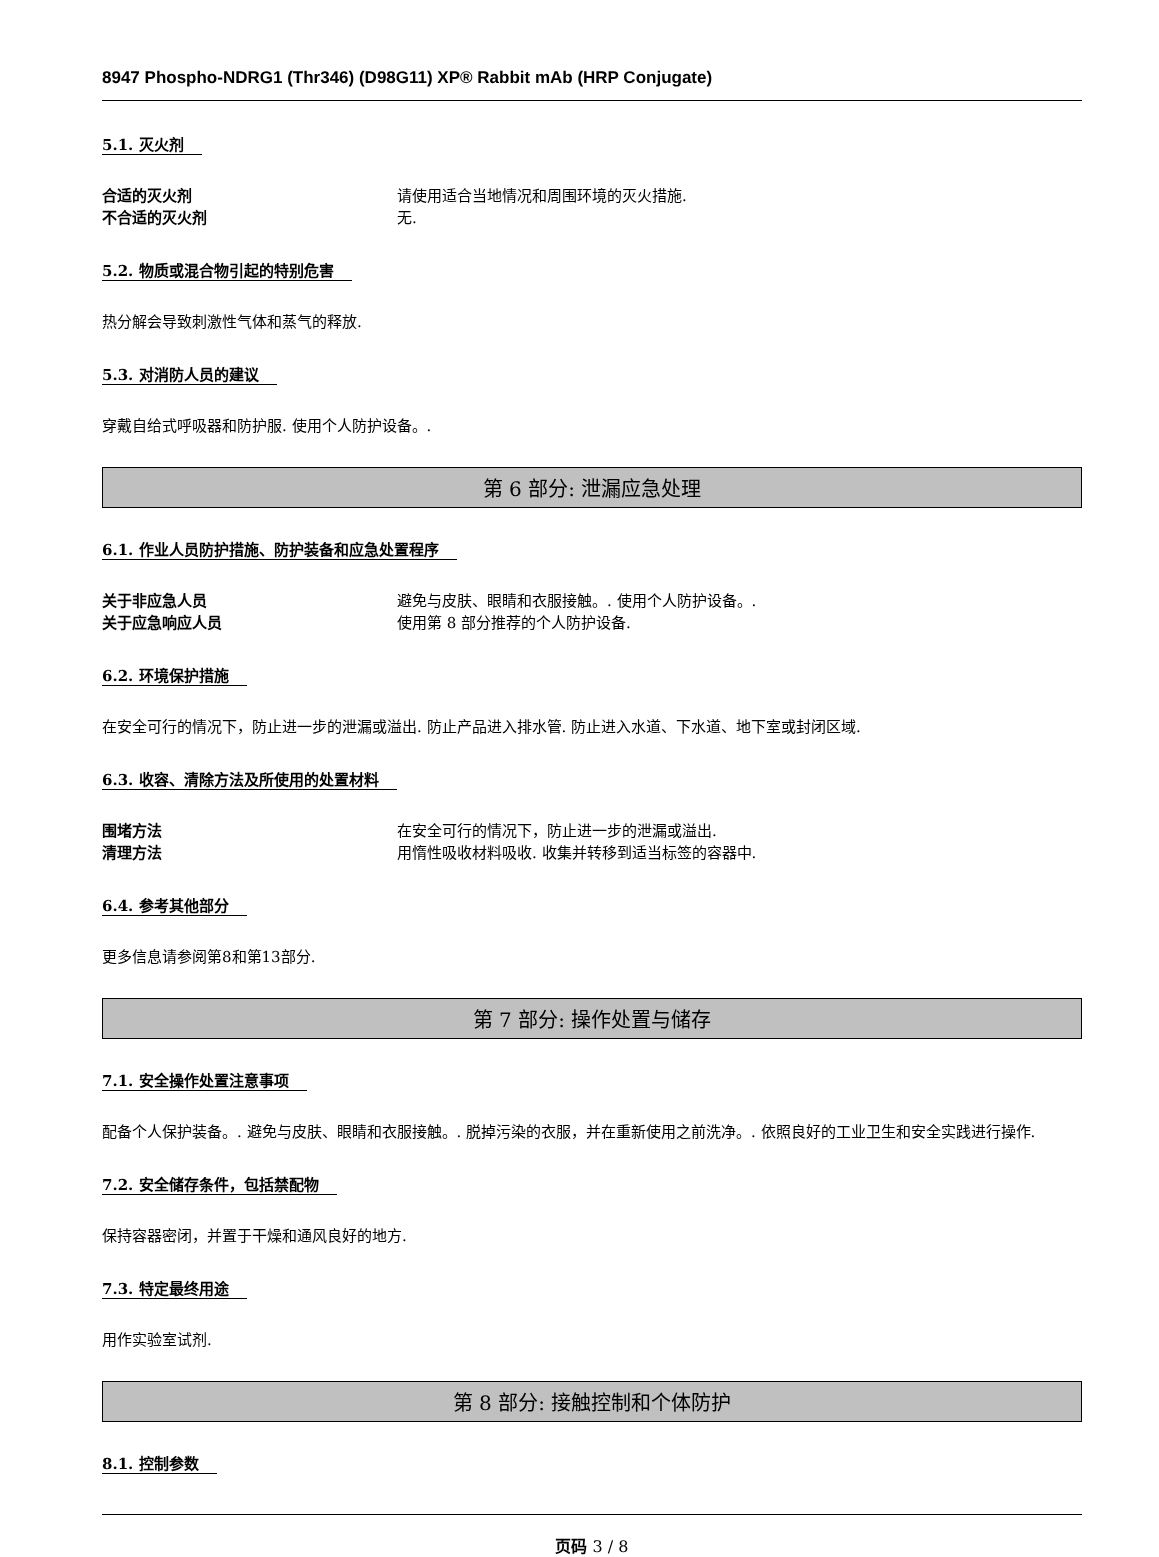8947 Phospho-NDRG1 (Thr346) (D98G11) XP® Rabbit mAb (HRP Conjugate)
5.1. 灭火剂
合适的灭火剂 请使用适合当地情况和周围环境的灭火措施.
不合适的灭火剂 无.
5.2. 物质或混合物引起的特别危害
热分解会导致刺激性气体和蒸气的释放.
5.3. 对消防人员的建议
穿戴自给式呼吸器和防护服. 使用个人防护设备。.
第 6 部分: 泄漏应急处理
6.1. 作业人员防护措施、防护装备和应急处置程序
关于非应急人员 避免与皮肤、眼睛和衣服接触。. 使用个人防护设备。.
关于应急响应人员 使用第 8 部分推荐的个人防护设备.
6.2. 环境保护措施
在安全可行的情况下，防止进一步的泄漏或溢出. 防止产品进入排水管. 防止进入水道、下水道、地下室或封闭区域.
6.3. 收容、清除方法及所使用的处置材料
围堵方法 在安全可行的情况下，防止进一步的泄漏或溢出.
清理方法 用惰性吸收材料吸收. 收集并转移到适当标签的容器中.
6.4. 参考其他部分
更多信息请参阅第8和第13部分.
第 7 部分: 操作处置与储存
7.1. 安全操作处置注意事项
配备个人保护装备。. 避免与皮肤、眼睛和衣服接触。. 脱掉污染的衣服，并在重新使用之前洗净。. 依照良好的工业卫生和安全实践进行操作.
7.2. 安全储存条件，包括禁配物
保持容器密闭，并置于干燥和通风良好的地方.
7.3. 特定最终用途
用作实验室试剂.
第 8 部分: 接触控制和个体防护
8.1. 控制参数
页码 3 / 8